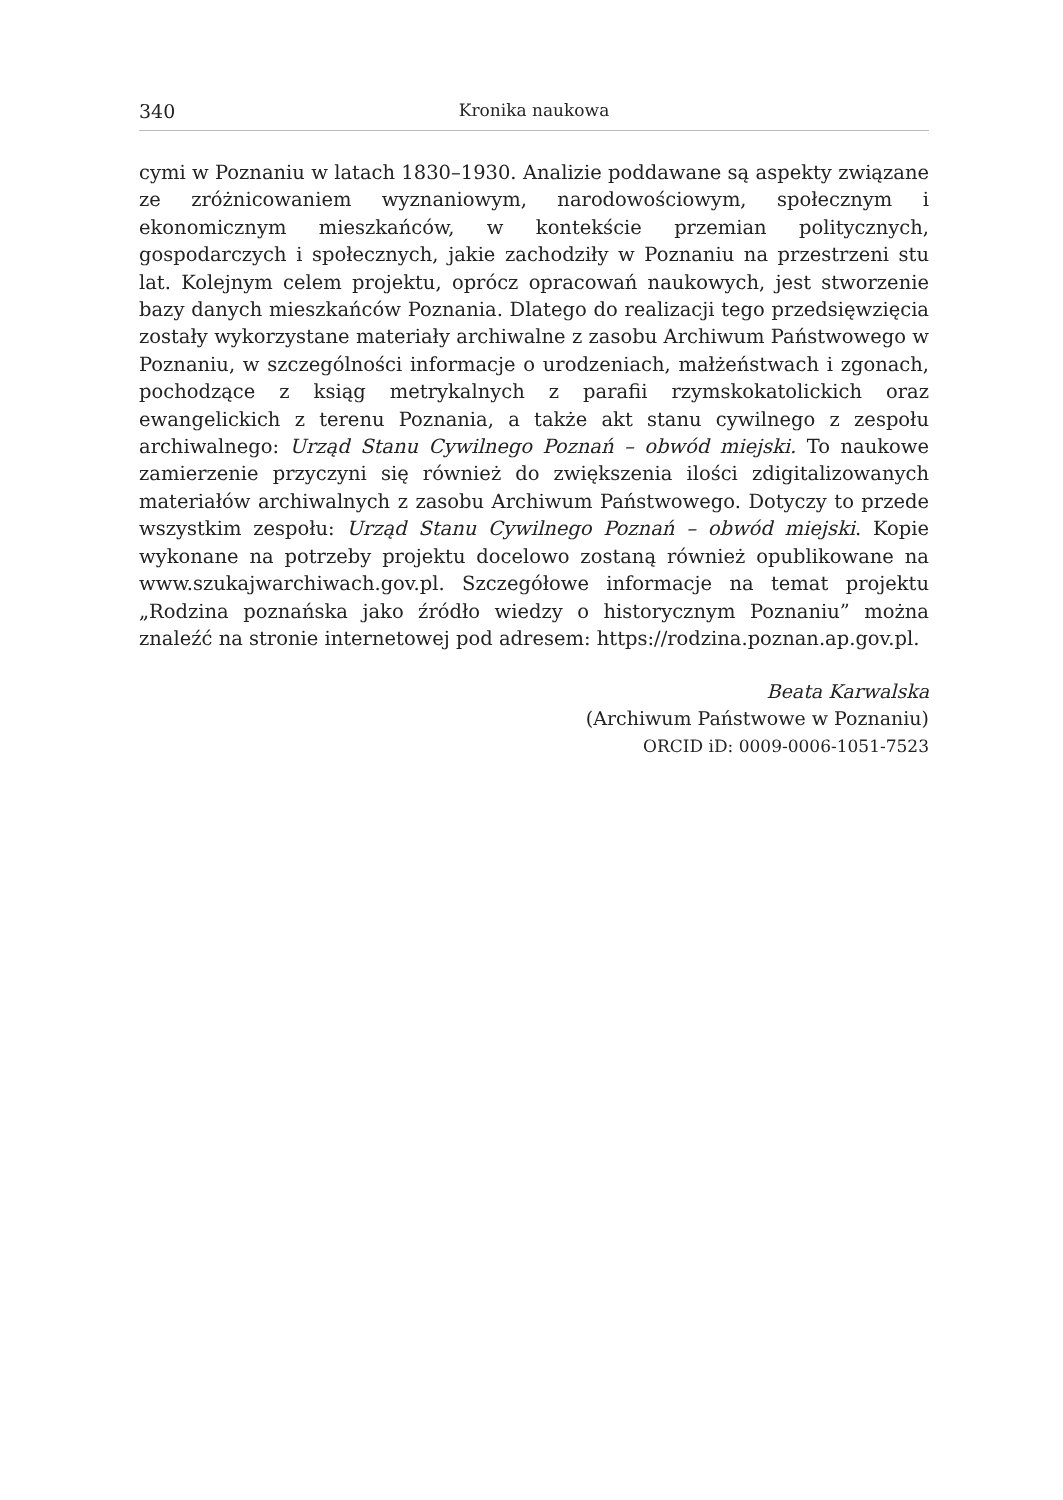340 Kronika naukowa
cymi w Poznaniu w latach 1830–1930. Analizie poddawane są aspekty związane ze zróżnicowaniem wyznaniowym, narodowościowym, społecznym i ekonomicznym mieszkańców, w kontekście przemian politycznych, gospodarczych i społecznych, jakie zachodziły w Poznaniu na przestrzeni stu lat. Kolejnym celem projektu, oprócz opracowań naukowych, jest stworzenie bazy danych mieszkańców Poznania. Dlatego do realizacji tego przedsięwzięcia zostały wykorzystane materiały archiwalne z zasobu Archiwum Państwowego w Poznaniu, w szczególności informacje o urodzeniach, małżeństwach i zgonach, pochodzące z ksiąg metrykalnych z parafii rzymskokatolickich oraz ewangelickich z terenu Poznania, a także akt stanu cywilnego z zespołu archiwalnego: Urząd Stanu Cywilnego Poznań – obwód miejski. To naukowe zamierzenie przyczyni się również do zwiększenia ilości zdigitalizowanych materiałów archiwalnych z zasobu Archiwum Państwowego. Dotyczy to przede wszystkim zespołu: Urząd Stanu Cywilnego Poznań – obwód miejski. Kopie wykonane na potrzeby projektu docelowo zostaną również opublikowane na www.szukajwarchiwach.gov.pl. Szczegółowe informacje na temat projektu „Rodzina poznańska jako źródło wiedzy o historycznym Poznaniu” można znaleźć na stronie internetowej pod adresem: https://rodzina.poznan.ap.gov.pl.
Beata Karwalska
(Archiwum Państwowe w Poznaniu)
ORCID iD: 0009-0006-1051-7523